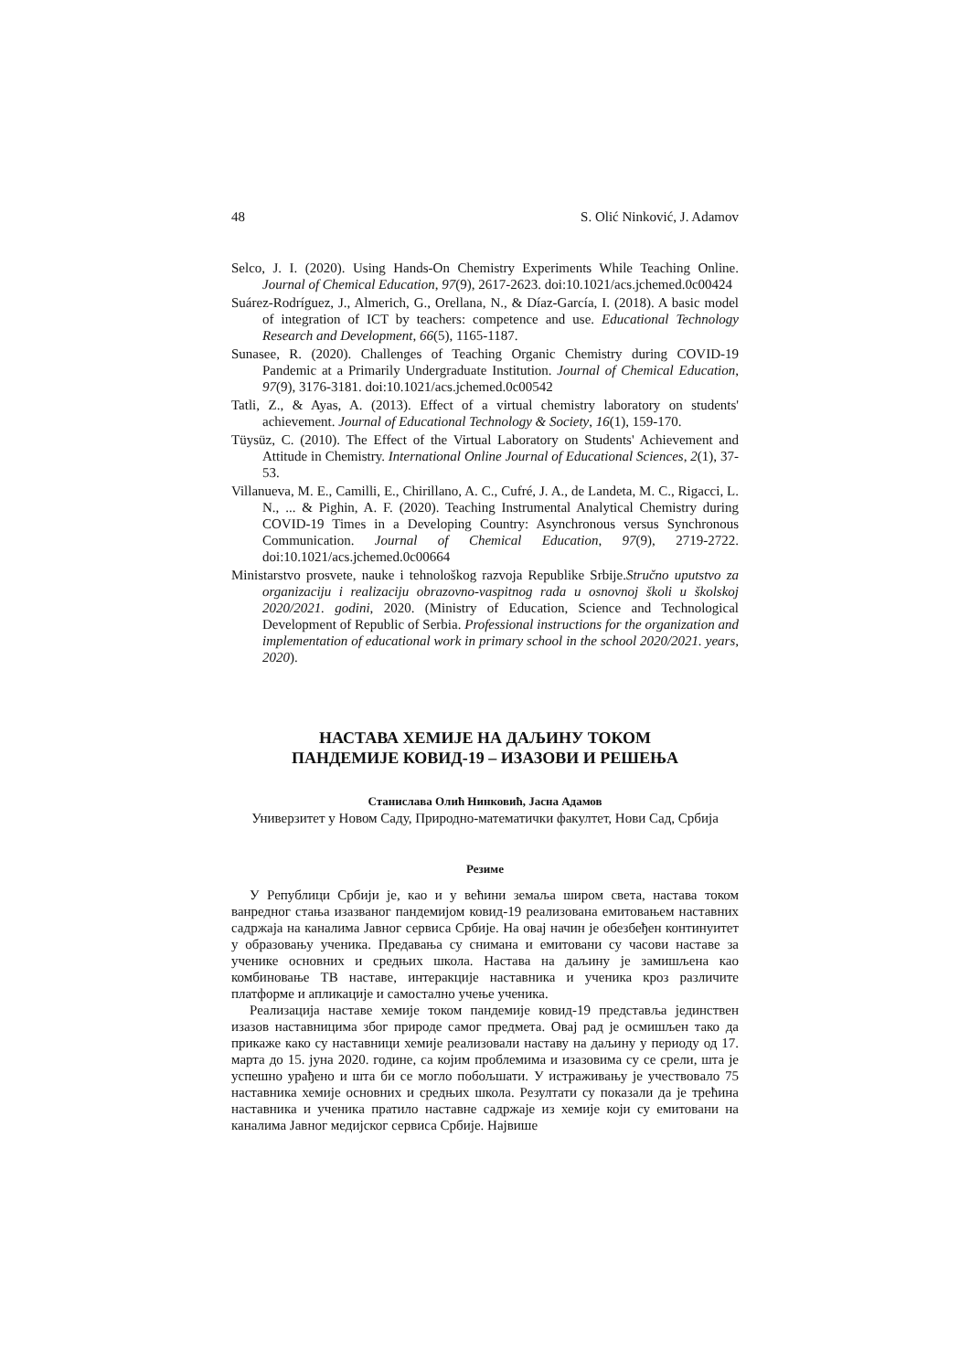48 S. Olić Ninković, J. Adamov
Selco, J. I. (2020). Using Hands-On Chemistry Experiments While Teaching Online. Journal of Chemical Education, 97(9), 2617-2623. doi:10.1021/acs.jchemed.0c00424
Suárez-Rodríguez, J., Almerich, G., Orellana, N., & Díaz-García, I. (2018). A basic model of integration of ICT by teachers: competence and use. Educational Technology Research and Development, 66(5), 1165-1187.
Sunasee, R. (2020). Challenges of Teaching Organic Chemistry during COVID-19 Pandemic at a Primarily Undergraduate Institution. Journal of Chemical Education, 97(9), 3176-3181. doi:10.1021/acs.jchemed.0c00542
Tatli, Z., & Ayas, A. (2013). Effect of a virtual chemistry laboratory on students' achievement. Journal of Educational Technology & Society, 16(1), 159-170.
Tüysüz, C. (2010). The Effect of the Virtual Laboratory on Students' Achievement and Attitude in Chemistry. International Online Journal of Educational Sciences, 2(1), 37-53.
Villanueva, M. E., Camilli, E., Chirillano, A. C., Cufré, J. A., de Landeta, M. C., Rigacci, L. N., ... & Pighin, A. F. (2020). Teaching Instrumental Analytical Chemistry during COVID-19 Times in a Developing Country: Asynchronous versus Synchronous Communication. Journal of Chemical Education, 97(9), 2719-2722. doi:10.1021/acs.jchemed.0c00664
Ministarstvo prosvete, nauke i tehnološkog razvoja Republike Srbije.Stručno uputstvo za organizaciju i realizaciju obrazovno-vaspitnog rada u osnovnoj školi u školskoj 2020/2021. godini, 2020. (Ministry of Education, Science and Technological Development of Republic of Serbia. Professional instructions for the organization and implementation of educational work in primary school in the school 2020/2021. years, 2020).
НАСТАВА ХЕМИЈЕ НА ДАЉИНУ ТОКОМ
ПАНДЕМИЈЕ КОВИД-19 – ИЗАЗОВИ И РЕШЕЊА
Станислава Олић Нинковић, Јасна Адамов
Универзитет у Новом Саду, Природно-математички факултет, Нови Сад, Србија
Резиме
У Републици Србији је, као и у већини земаља широм света, настава током ванредног стања изазваног пандемијом ковид-19 реализована емитовањем наставних садржаја на каналима Јавног сервиса Србије. На овај начин је обезбеђен континуитет у образовању ученика. Предавања су снимана и емитовани су часови наставе за ученике основних и средњих школа. Настава на даљину је замишљена као комбиновање ТВ наставе, интеракције наставника и ученика кроз различите платформе и апликације и самостално учење ученика.
Реализација наставе хемије током пандемије ковид-19 представља јединствен изазов наставницима због природе самог предмета. Овај рад је осмишљен тако да прикаже како су наставници хемије реализовали наставу на даљину у периоду од 17. марта до 15. јуна 2020. године, са којим проблемима и изазовима су се срели, шта је успешно урађено и шта би се могло побољшати. У истраживању је учествовало 75 наставника хемије основних и средњих школа. Резултати су показали да је трећина наставника и ученика пратило наставне садржаје из хемије који су емитовани на каналима Јавног медијског сервиса Србије. Највише